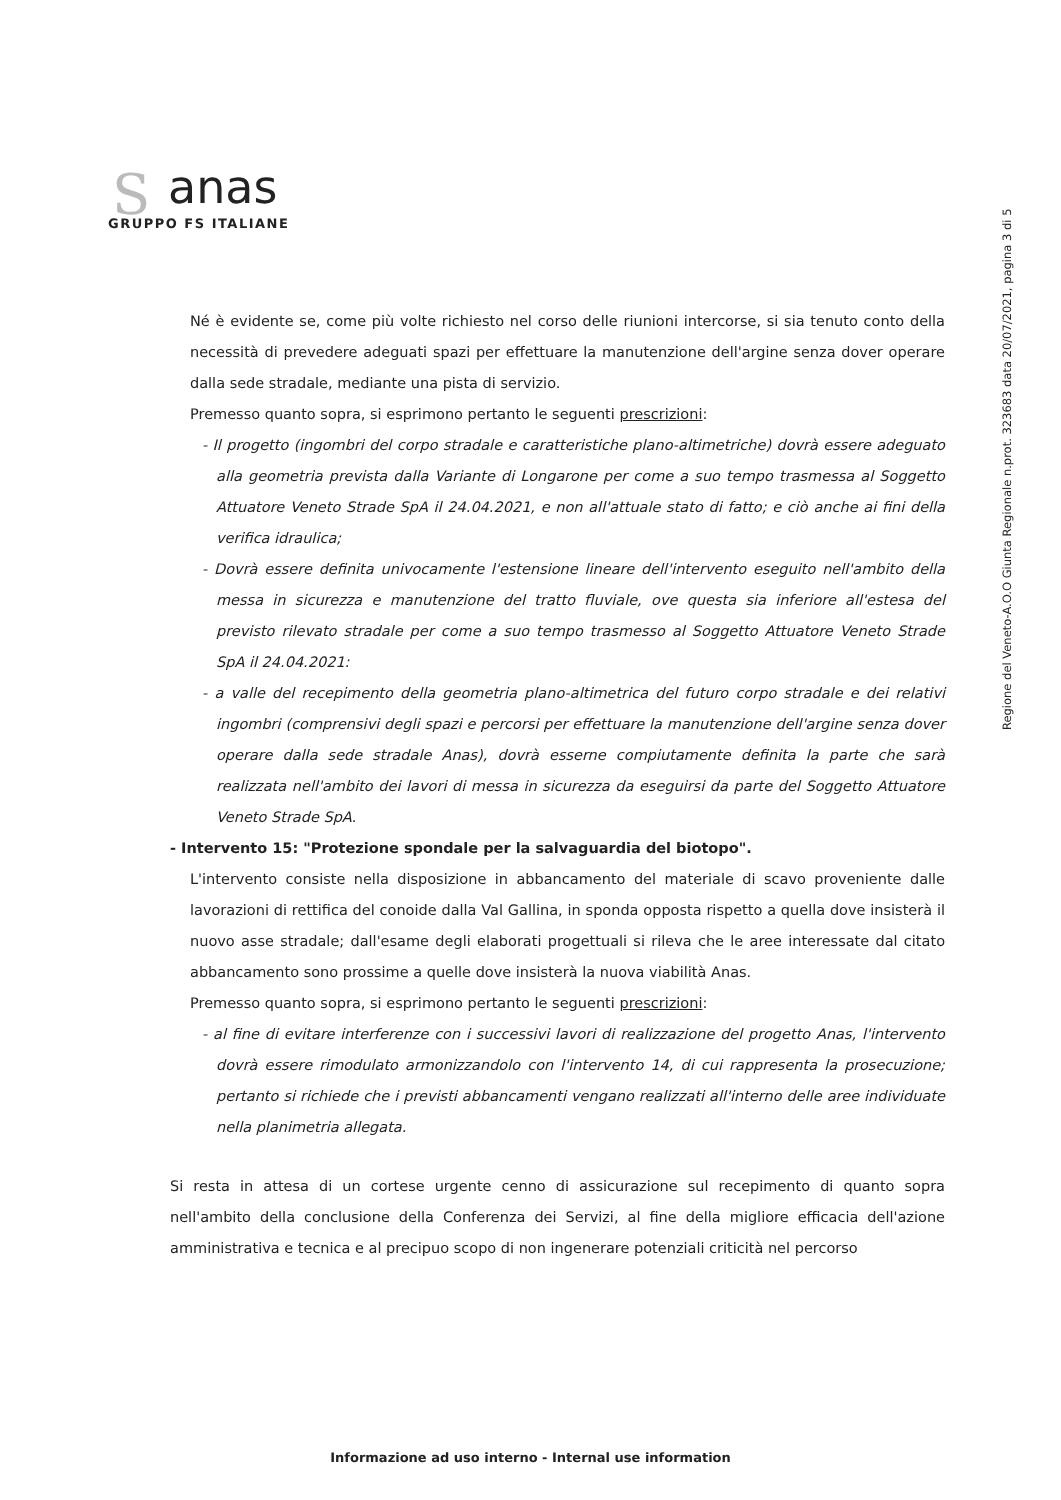S
anas
GRUPPO FS ITALIANE
Regione del Veneto-A.O.O Giunta Regionale n.prot. 323683 data 20/07/2021, pagina 3 di 5
Né è evidente se, come più volte richiesto nel corso delle riunioni intercorse, si sia tenuto conto della necessità di prevedere adeguati spazi per effettuare la manutenzione dell'argine senza dover operare dalla sede stradale, mediante una pista di servizio.
Premesso quanto sopra, si esprimono pertanto le seguenti prescrizioni:
- Il progetto (ingombri del corpo stradale e caratteristiche plano-altimetriche) dovrà essere adeguato alla geometria prevista dalla Variante di Longarone per come a suo tempo trasmessa al Soggetto Attuatore Veneto Strade SpA il 24.04.2021, e non all'attuale stato di fatto; e ciò anche ai fini della verifica idraulica;
- Dovrà essere definita univocamente l'estensione lineare dell'intervento eseguito nell'ambito della messa in sicurezza e manutenzione del tratto fluviale, ove questa sia inferiore all'estesa del previsto rilevato stradale per come a suo tempo trasmesso al Soggetto Attuatore Veneto Strade SpA il 24.04.2021:
- a valle del recepimento della geometria plano-altimetrica del futuro corpo stradale e dei relativi ingombri (comprensivi degli spazi e percorsi per effettuare la manutenzione dell'argine senza dover operare dalla sede stradale Anas), dovrà esserne compiutamente definita la parte che sarà realizzata nell'ambito dei lavori di messa in sicurezza da eseguirsi da parte del Soggetto Attuatore Veneto Strade SpA.
- Intervento 15: "Protezione spondale per la salvaguardia del biotopo".
L'intervento consiste nella disposizione in abbancamento del materiale di scavo proveniente dalle lavorazioni di rettifica del conoide dalla Val Gallina, in sponda opposta rispetto a quella dove insisterà il nuovo asse stradale; dall'esame degli elaborati progettuali si rileva che le aree interessate dal citato abbancamento sono prossime a quelle dove insisterà la nuova viabilità Anas.
Premesso quanto sopra, si esprimono pertanto le seguenti prescrizioni:
- al fine di evitare interferenze con i successivi lavori di realizzazione del progetto Anas, l'intervento dovrà essere rimodulato armonizzandolo con l'intervento 14, di cui rappresenta la prosecuzione; pertanto si richiede che i previsti abbancamenti vengano realizzati all'interno delle aree individuate nella planimetria allegata.
Si resta in attesa di un cortese urgente cenno di assicurazione sul recepimento di quanto sopra nell'ambito della conclusione della Conferenza dei Servizi, al fine della migliore efficacia dell'azione amministrativa e tecnica e al precipuo scopo di non ingenerare potenziali criticità nel percorso
Informazione ad uso interno - Internal use information